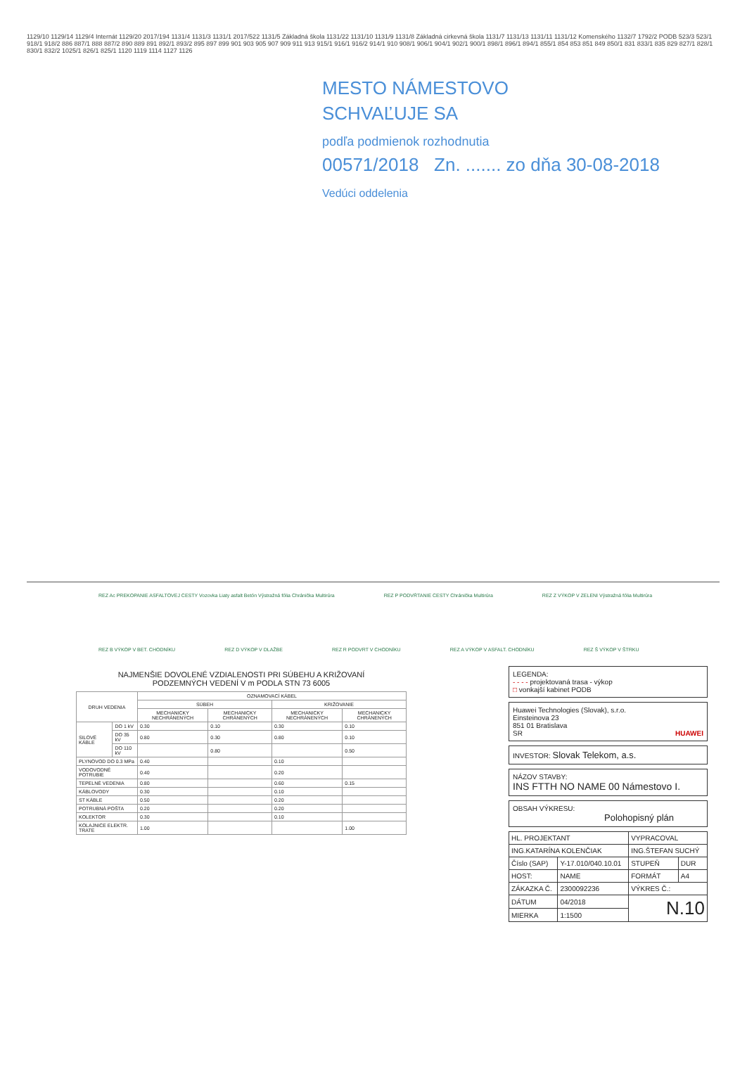1129/10 1129/14 1129/4 Internát 1129/20 2017/194 1131/4 1131/3 1131/1 2017/522 1131/5 Základná škola 1131/22 1131/10 1131/9 1131/8 Základná cirkevná škola 1131/7 1131/13 1131/11 1131/12 Komenského 1132/7 1792/2 PODB 523/3 523/1 918/1 918/2 886 887/1 888 887/2 890 889 891 892/1 893/2 895 897 899 901 903 905 907 909 911 913 915/1 916/1 916/2 914/1 910 908/1 906/1 904/1 902/1 900/1 898/1 896/1 894/1 855/1 854 853 851 849 850/1 831 833/1 835 829 827/1 828/1 830/1 832/2 1025/1 826/1 825/1 1120 1119 1114 1127 1126
MESTO NÁMESTOVO
SCHVAĽUJE SA
podľa podmienok rozhodnutia
00571/2018 Zn. ....... zo dňa 30-08-2018
Vedúci oddelenia
REZ Ac PREKOPANIE ASFALTOVEJ CESTY Vozovka Liaty asfalt Betón Výstražná fólia Chránička Multirúra REZ P PODVŔTANIE CESTY Chránička Multirúra REZ Z VÝKOP V ZELENI Výstražná fólia Multirúra REZ B VÝKOP V BET. CHODNÍKU REZ D VÝKOP V DLAŽBE REZ R PODVRT V CHODNÍKU REZ A VÝKOP V ASFALT. CHODNÍKU REZ Š VÝKOP V ŠTRKU
NAJMENŠIE DOVOLENÉ VZDIALENOSTI PRI SÚBEHU A KRIŽOVANÍ
PODZEMNÝCH VEDENÍ V m PODLA STN 73 6005
| DRUH VEDENIA | | OZNAMOVACÍ KÁBEL | | | |
| --- | --- | --- | --- | --- | --- |
| | | SÚBEH | | KRIŽOVANIE | |
| | | MECHANICKY NECHRÁNENÝCH | MECHANICKY CHRÁNENÝCH | MECHANICKY NECHRÁNENÝCH | MECHANICKY CHRÁNENÝCH |
| SILOVÉ KÁBLE | DO 1 kV | 0.30 | 0.10 | 0.30 | 0.10 |
| | DO 35 kV | 0.80 | 0.30 | 0.80 | 0.10 |
| | DO 110 kV | | 0.80 | | 0.50 |
| PLYNOVOD DO 0.3 MPa | | 0.40 | | 0.10 | |
| VODOVODNÉ POTRUBIE | | 0.40 | | 0.20 | |
| TEPELNÉ VEDENIA | | 0.80 | | 0.60 | 0.15 |
| KÁBLOVODY | | 0.30 | | 0.10 | |
| ST KÁBLE | | 0.50 | | 0.20 | |
| POTRUBNÁ POŠTA | | 0.20 | | 0.20 | |
| KOLEKTOR | | 0.30 | | 0.10 | |
| KOLAJNICE ELEKTR. TRATE | | 1.00 | | | 1.00 |
LEGENDA:
- - - - projektovaná trasa - výkop
□ vonkajší kabinet PODB
Huawei Technologies (Slovak), s.r.o.
Einsteinova 23
851 01 Bratislava
SR HUAWEI
INVESTOR: Slovak Telekom, a.s.
NÁZOV STAVBY:
INS FTTH NO NAME 00 Námestovo I.
OBSAH VÝKRESU:
Polohopisný plán
| HL. PROJEKTANT | | VYPRACOVAL | |
| ING.KATARÍNA KOLENČIAK | | ING.ŠTEFAN SUCHÝ | |
| Číslo (SAP) | Y-17.010/040.10.01 | STUPEŇ | DUR |
| HOST: | NAME | FORMÁT | A4 |
| ZÁKAZKA Č. | 2300092236 | VÝKRES Č.: | |
| DÁTUM | 04/2018 | N.10 | |
| MIERKA | 1:1500 | | |